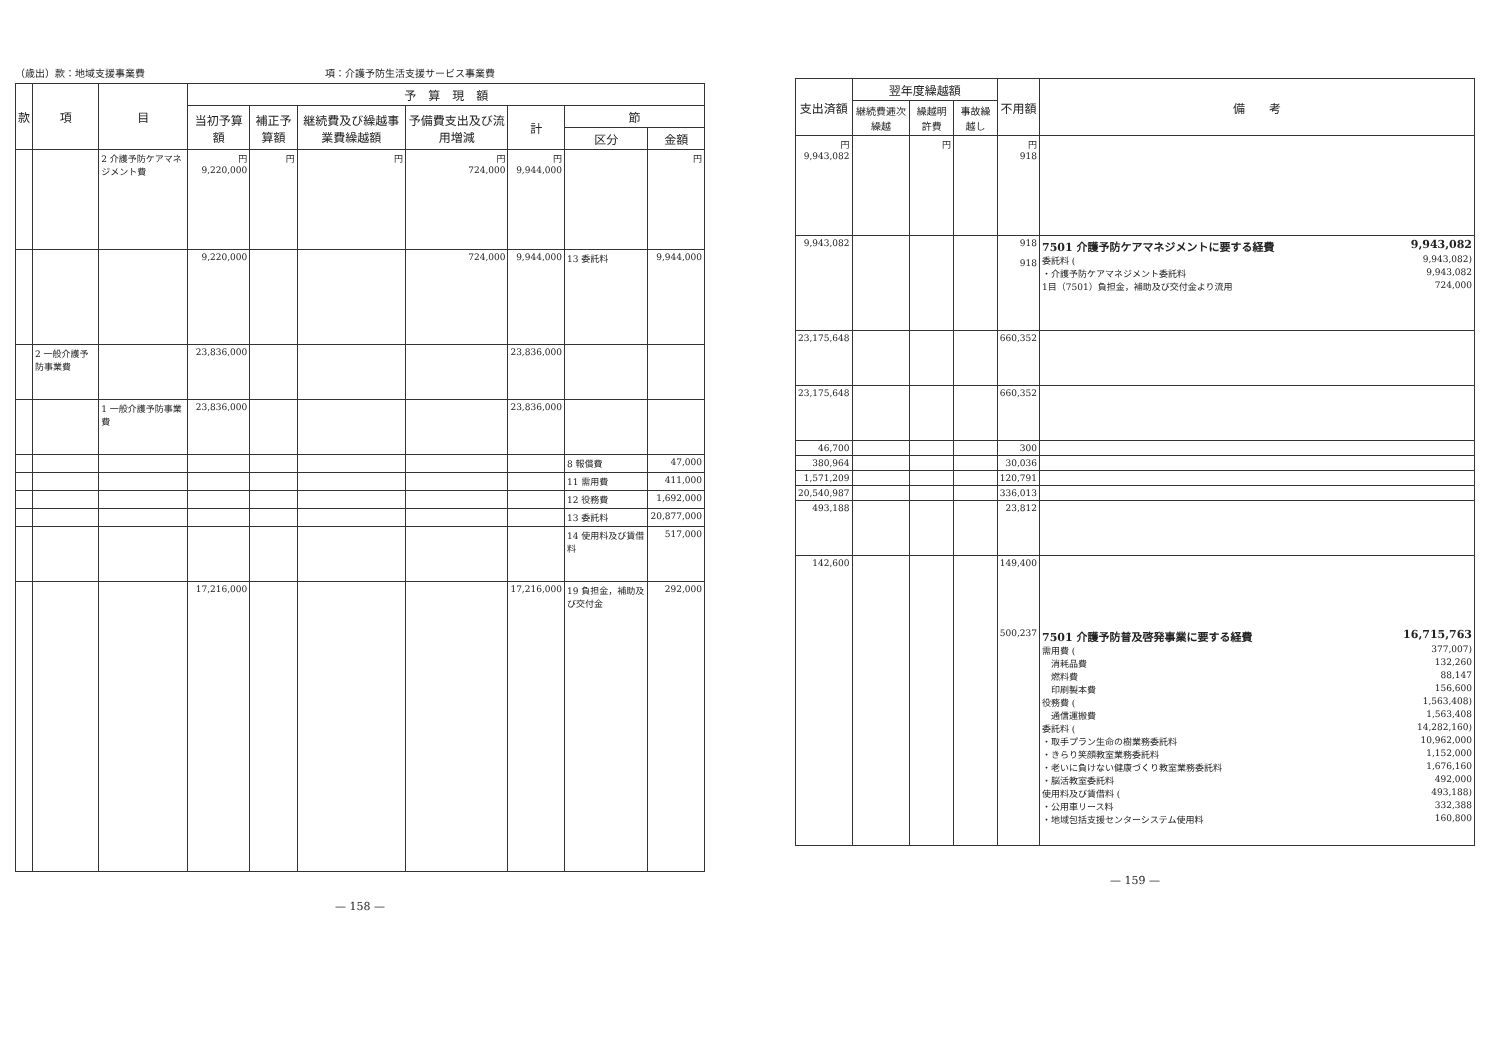（歳出）款：地域支援事業費 項：介護予防生活支援サービス事業費
| 款 | 項 | 目 | 予 算 現 額 | | | | | | |
| --- | --- | --- | --- | --- | --- | --- | --- | --- | --- |
| | | | 当初予算額 | 補正予算額 | 継続費及び繰越事業費繰越額 | 予備費支出及び流用増減 | 計 | 節 | |
| | | | | | | | | 区分 | 金額 |
| | | 2 介護予防ケアマネジメント費 | 円 9,220,000 | 円 | 円 | 円 724,000 | 円 9,944,000 | | 円 |
| | | | 9,220,000 | | | 724,000 | 9,944,000 | 13 委託料 | 9,944,000 |
| | 2 一般介護予防事業費 | | 23,836,000 | | | | 23,836,000 | | |
| | | 1 一般介護予防事業費 | 23,836,000 | | | | 23,836,000 | | |
| | | | | | | | | 8 報償費 | 47,000 |
| | | | | | | | | 11 需用費 | 411,000 |
| | | | | | | | | 12 役務費 | 1,692,000 |
| | | | | | | | | 13 委託料 | 20,877,000 |
| | | | | | | | | 14 使用料及び賃借料 | 517,000 |
| | | | 17,216,000 | | | | 17,216,000 | 19 負担金，補助及び交付金 | 292,000 |
— 158 —
| 支出済額 | 翌年度繰越額 | | | 不用額 | 備 考 |
| --- | --- | --- | --- | --- | --- |
| | 継続費逓次繰越 | 繰越明許費 | 事故繰越し | | |
| 円 9,943,082 | | 円 | | 円 918 | |
| 9,943,082 | | | | 918 918 | 7501 介護予防ケアマネジメントに要する経費 9,943,082 委託料 ( 9,943,082) ・介護予防ケアマネジメント委託料 9,943,082 1目（7501）負担金，補助及び交付金より流用 724,000 |
| 23,175,648 | | | | 660,352 | |
| 23,175,648 | | | | 660,352 | |
| 46,700 | | | | 300 | |
| 380,964 | | | | 30,036 | |
| 1,571,209 | | | | 120,791 | |
| 20,540,987 | | | | 336,013 | |
| 493,188 | | | | 23,812 | |
| 142,600 | | | | 149,400 500,237 | 7501 介護予防普及啓発事業に要する経費 16,715,763 需用費 ( 377,007) 消耗品費 132,260 燃料費 88,147 印刷製本費 156,600 役務費 ( 1,563,408) 通信運搬費 1,563,408 委託料 ( 14,282,160) ・取手プラン生命の樹業務委託料 10,962,000 ・きらり笑顔教室業務委託料 1,152,000 ・老いに負けない健康づくり教室業務委託料 1,676,160 ・脳活教室委託料 492,000 使用料及び賃借料 ( 493,188) ・公用車リース料 332,388 ・地域包括支援センターシステム使用料 160,800 |
— 159 —